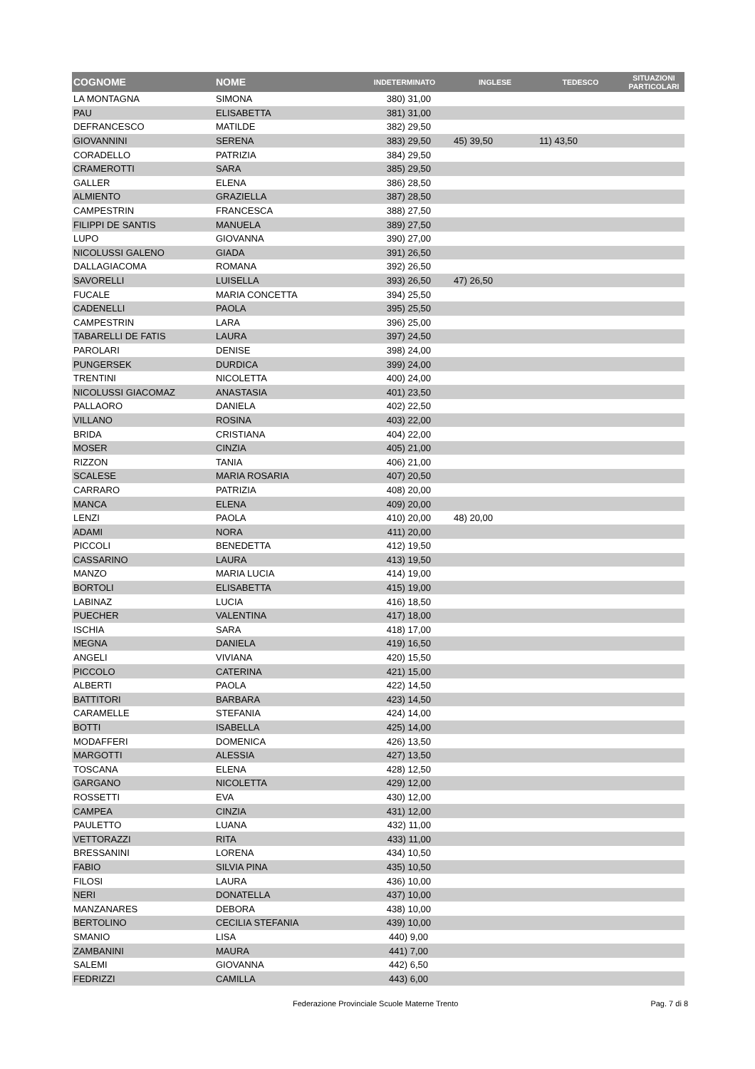| COGNOME | NOME | INDETERMINATO | INGLESE | TEDESCO | SITUAZIONI PARTICOLARI |
| --- | --- | --- | --- | --- | --- |
| LA MONTAGNA | SIMONA | 380) 31,00 | | | |
| PAU | ELISABETTA | 381) 31,00 | | | |
| DEFRANCESCO | MATILDE | 382) 29,50 | | | |
| GIOVANNINI | SERENA | 383) 29,50 | 45) 39,50 | 11) 43,50 | |
| CORADELLO | PATRIZIA | 384) 29,50 | | | |
| CRAMEROTTI | SARA | 385) 29,50 | | | |
| GALLER | ELENA | 386) 28,50 | | | |
| ALMIENTO | GRAZIELLA | 387) 28,50 | | | |
| CAMPESTRIN | FRANCESCA | 388) 27,50 | | | |
| FILIPPI DE SANTIS | MANUELA | 389) 27,50 | | | |
| LUPO | GIOVANNA | 390) 27,00 | | | |
| NICOLUSSI GALENO | GIADA | 391) 26,50 | | | |
| DALLAGIACOMA | ROMANA | 392) 26,50 | | | |
| SAVORELLI | LUISELLA | 393) 26,50 | 47) 26,50 | | |
| FUCALE | MARIA CONCETTA | 394) 25,50 | | | |
| CADENELLI | PAOLA | 395) 25,50 | | | |
| CAMPESTRIN | LARA | 396) 25,00 | | | |
| TABARELLI DE FATIS | LAURA | 397) 24,50 | | | |
| PAROLARI | DENISE | 398) 24,00 | | | |
| PUNGERSEK | DURDICA | 399) 24,00 | | | |
| TRENTINI | NICOLETTA | 400) 24,00 | | | |
| NICOLUSSI GIACOMAZ | ANASTASIA | 401) 23,50 | | | |
| PALLAORO | DANIELA | 402) 22,50 | | | |
| VILLANO | ROSINA | 403) 22,00 | | | |
| BRIDA | CRISTIANA | 404) 22,00 | | | |
| MOSER | CINZIA | 405) 21,00 | | | |
| RIZZON | TANIA | 406) 21,00 | | | |
| SCALESE | MARIA ROSARIA | 407) 20,50 | | | |
| CARRARO | PATRIZIA | 408) 20,00 | | | |
| MANCA | ELENA | 409) 20,00 | | | |
| LENZI | PAOLA | 410) 20,00 | 48) 20,00 | | |
| ADAMI | NORA | 411) 20,00 | | | |
| PICCOLI | BENEDETTA | 412) 19,50 | | | |
| CASSARINO | LAURA | 413) 19,50 | | | |
| MANZO | MARIA LUCIA | 414) 19,00 | | | |
| BORTOLI | ELISABETTA | 415) 19,00 | | | |
| LABINAZ | LUCIA | 416) 18,50 | | | |
| PUECHER | VALENTINA | 417) 18,00 | | | |
| ISCHIA | SARA | 418) 17,00 | | | |
| MEGNA | DANIELA | 419) 16,50 | | | |
| ANGELI | VIVIANA | 420) 15,50 | | | |
| PICCOLO | CATERINA | 421) 15,00 | | | |
| ALBERTI | PAOLA | 422) 14,50 | | | |
| BATTITORI | BARBARA | 423) 14,50 | | | |
| CARAMELLE | STEFANIA | 424) 14,00 | | | |
| BOTTI | ISABELLA | 425) 14,00 | | | |
| MODAFFERI | DOMENICA | 426) 13,50 | | | |
| MARGOTTI | ALESSIA | 427) 13,50 | | | |
| TOSCANA | ELENA | 428) 12,50 | | | |
| GARGANO | NICOLETTA | 429) 12,00 | | | |
| ROSSETTI | EVA | 430) 12,00 | | | |
| CAMPEA | CINZIA | 431) 12,00 | | | |
| PAULETTO | LUANA | 432) 11,00 | | | |
| VETTORAZZI | RITA | 433) 11,00 | | | |
| BRESSANINI | LORENA | 434) 10,50 | | | |
| FABIO | SILVIA PINA | 435) 10,50 | | | |
| FILOSI | LAURA | 436) 10,00 | | | |
| NERI | DONATELLA | 437) 10,00 | | | |
| MANZANARES | DEBORA | 438) 10,00 | | | |
| BERTOLINO | CECILIA STEFANIA | 439) 10,00 | | | |
| SMANIO | LISA | 440) 9,00 | | | |
| ZAMBANINI | MAURA | 441) 7,00 | | | |
| SALEMI | GIOVANNA | 442) 6,50 | | | |
| FEDRIZZI | CAMILLA | 443) 6,00 | | | |
Federazione Provinciale Scuole Materne Trento Pag. 7 di 8